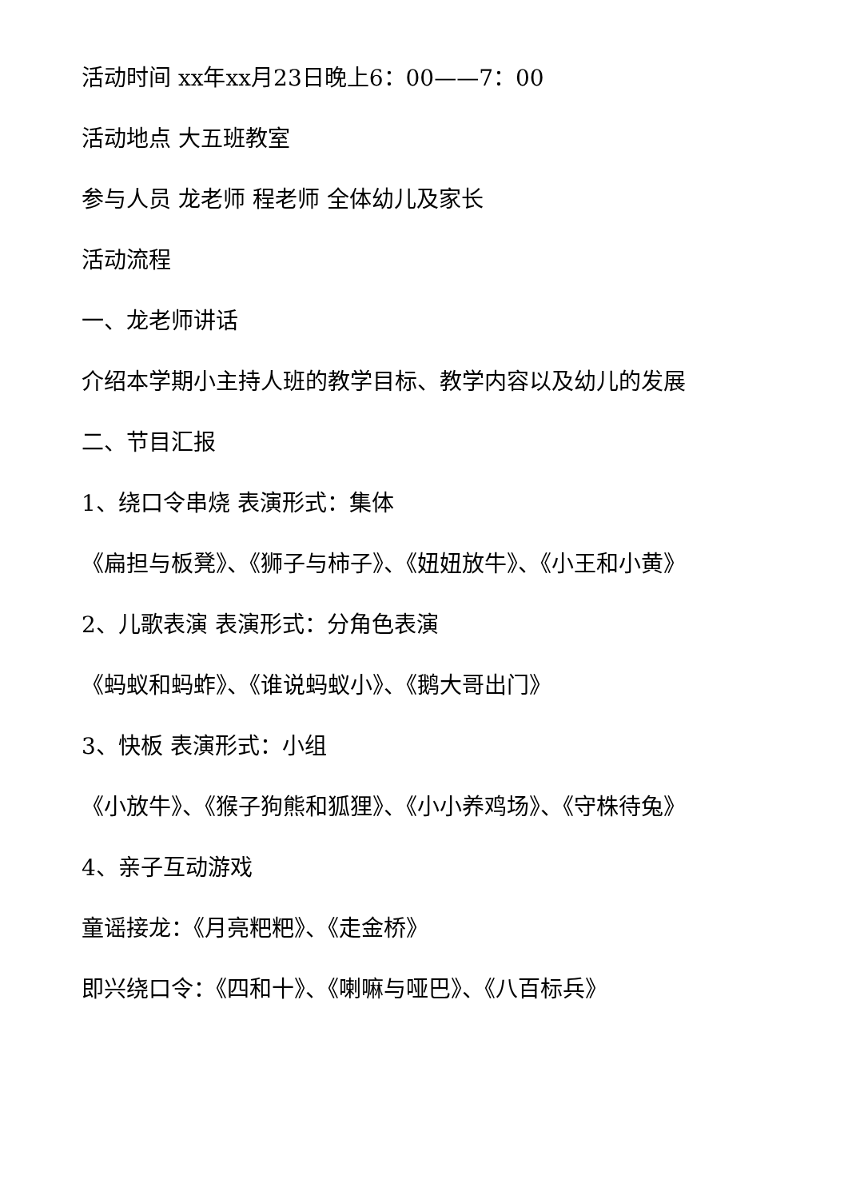活动时间 xx年xx月23日晚上6：00——7：00
活动地点 大五班教室
参与人员 龙老师 程老师 全体幼儿及家长
活动流程
一、龙老师讲话
介绍本学期小主持人班的教学目标、教学内容以及幼儿的发展
二、节目汇报
1、绕口令串烧 表演形式：集体
《扁担与板凳》、《狮子与柿子》、《妞妞放牛》、《小王和小黄》
2、儿歌表演 表演形式：分角色表演
《蚂蚁和蚂蚱》、《谁说蚂蚁小》、《鹅大哥出门》
3、快板 表演形式：小组
《小放牛》、《猴子狗熊和狐狸》、《小小养鸡场》、《守株待兔》
4、亲子互动游戏
童谣接龙：《月亮粑粑》、《走金桥》
即兴绕口令：《四和十》、《喇嘛与哑巴》、《八百标兵》